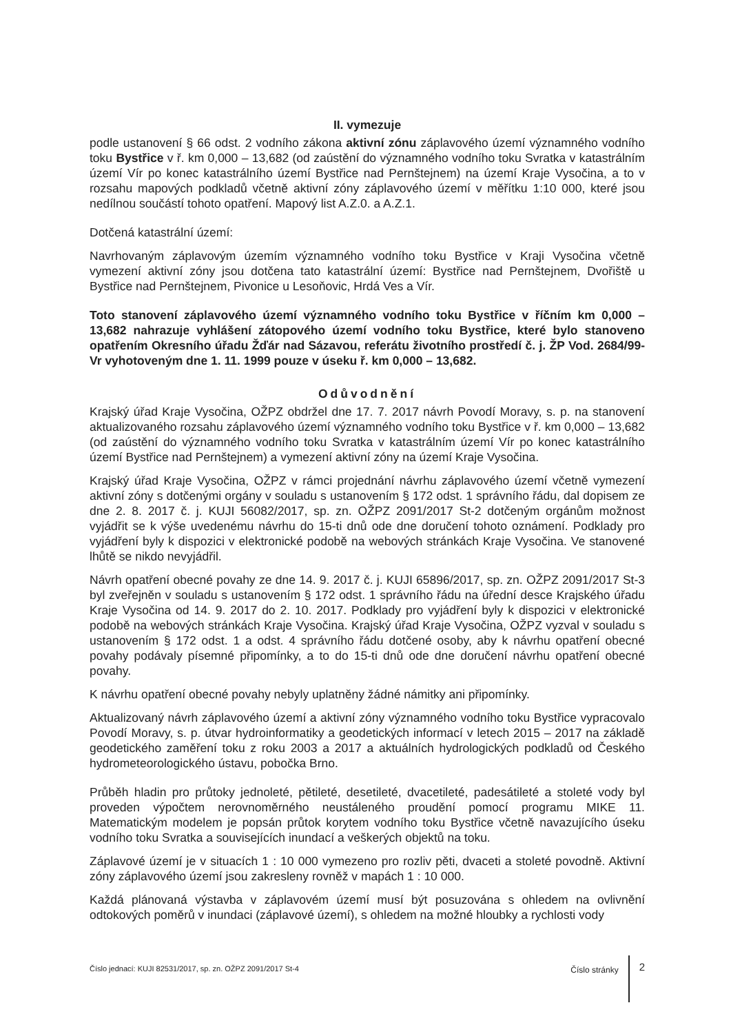II. vymezuje
podle ustanovení § 66 odst. 2 vodního zákona aktivní zónu záplavového území významného vodního toku Bystřice v ř. km 0,000 – 13,682 (od zaústění do významného vodního toku Svratka v katastrálním území Vír po konec katastrálního území Bystřice nad Pernštejnem) na území Kraje Vysočina, a to v rozsahu mapových podkladů včetně aktivní zóny záplavového území v měřítku 1:10 000, které jsou nedílnou součástí tohoto opatření. Mapový list A.Z.0. a A.Z.1.
Dotčená katastrální území:
Navrhovaným záplavovým územím významného vodního toku Bystřice v Kraji Vysočina včetně vymezení aktivní zóny jsou dotčena tato katastrální území: Bystřice nad Pernštejnem, Dvořiště u Bystřice nad Pernštejnem, Pivonice u Lesoňovic, Hrdá Ves a Vír.
Toto stanovení záplavového území významného vodního toku Bystřice v říčním km 0,000 – 13,682 nahrazuje vyhlášení zátopového území vodního toku Bystřice, které bylo stanoveno opatřením Okresního úřadu Žďár nad Sázavou, referátu životního prostředí č. j. ŽP Vod. 2684/99-Vr vyhotoveným dne 1. 11. 1999 pouze v úseku ř. km 0,000 – 13,682.
Odůvodnění
Krajský úřad Kraje Vysočina, OŽPZ obdržel dne 17. 7. 2017 návrh Povodí Moravy, s. p. na stanovení aktualizovaného rozsahu záplavového území významného vodního toku Bystřice v ř. km 0,000 – 13,682 (od zaústění do významného vodního toku Svratka v katastrálním území Vír po konec katastrálního území Bystřice nad Pernštejnem) a vymezení aktivní zóny na území Kraje Vysočina.
Krajský úřad Kraje Vysočina, OŽPZ v rámci projednání návrhu záplavového území včetně vymezení aktivní zóny s dotčenými orgány v souladu s ustanovením § 172 odst. 1 správního řádu, dal dopisem ze dne 2. 8. 2017 č. j. KUJI 56082/2017, sp. zn. OŽPZ 2091/2017 St-2 dotčeným orgánům možnost vyjádřit se k výše uvedenému návrhu do 15-ti dnů ode dne doručení tohoto oznámení. Podklady pro vyjádření byly k dispozici v elektronické podobě na webových stránkách Kraje Vysočina. Ve stanovené lhůtě se nikdo nevyjádřil.
Návrh opatření obecné povahy ze dne 14. 9. 2017 č. j. KUJI 65896/2017, sp. zn. OŽPZ 2091/2017 St-3 byl zveřejněn v souladu s ustanovením § 172 odst. 1 správního řádu na úřední desce Krajského úřadu Kraje Vysočina od 14. 9. 2017 do 2. 10. 2017. Podklady pro vyjádření byly k dispozici v elektronické podobě na webových stránkách Kraje Vysočina. Krajský úřad Kraje Vysočina, OŽPZ vyzval v souladu s ustanovením § 172 odst. 1 a odst. 4 správního řádu dotčené osoby, aby k návrhu opatření obecné povahy podávaly písemné připomínky, a to do 15-ti dnů ode dne doručení návrhu opatření obecné povahy.
K návrhu opatření obecné povahy nebyly uplatněny žádné námitky ani připomínky.
Aktualizovaný návrh záplavového území a aktivní zóny významného vodního toku Bystřice vypracovalo Povodí Moravy, s. p. útvar hydroinformatiky a geodetických informací v letech 2015 – 2017 na základě geodetického zaměření toku z roku 2003 a 2017 a aktuálních hydrologických podkladů od Českého hydrometeorologického ústavu, pobočka Brno.
Průběh hladin pro průtoky jednoleté, pětileté, desetileté, dvacetileté, padesátileté a stoleté vody byl proveden výpočtem nerovnoměrného neustáleného proudění pomocí programu MIKE 11. Matematickým modelem je popsán průtok korytem vodního toku Bystřice včetně navazujícího úseku vodního toku Svratka a souvisejících inundací a veškerých objektů na toku.
Záplavové území je v situacích 1 : 10 000 vymezeno pro rozliv pěti, dvaceti a stoleté povodně. Aktivní zóny záplavového území jsou zakresleny rovněž v mapách 1 : 10 000.
Každá plánovaná výstavba v záplavovém území musí být posuzována s ohledem na ovlivnění odtokových poměrů v inundaci (záplavové území), s ohledem na možné hloubky a rychlosti vody
Číslo jednací: KUJI 82531/2017, sp. zn. OŽPZ 2091/2017 St-4 Číslo stránky 2